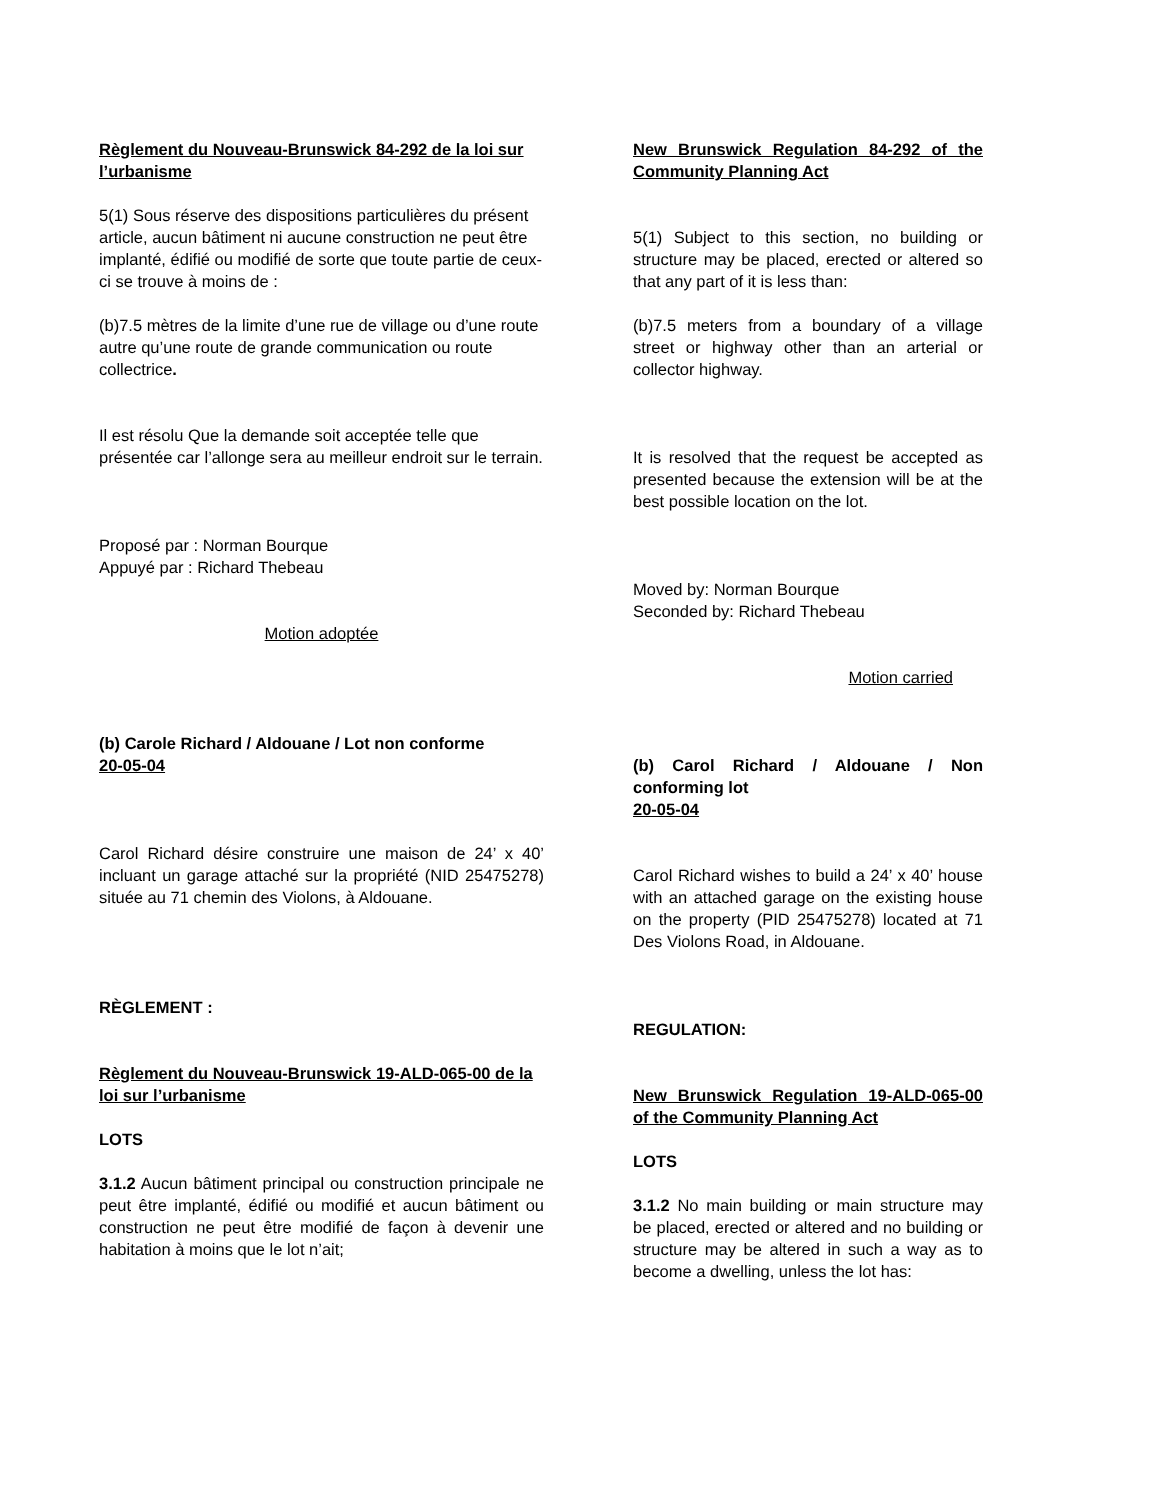Règlement du Nouveau-Brunswick 84-292 de la loi sur l’urbanisme
5(1) Sous réserve des dispositions particulières du présent article, aucun bâtiment ni aucune construction ne peut être implanté, édifié ou modifié de sorte que toute partie de ceux-ci se trouve à moins de :
(b)7.5 mètres de la limite d’une rue de village ou d’une route autre qu’une route de grande communication ou route collectrice.
Il est résolu Que la demande soit acceptée telle que présentée car l’allonge sera au meilleur endroit sur le terrain.
Proposé par : Norman Bourque
Appuyé par : Richard Thebeau
Motion adoptée
(b) Carole Richard / Aldouane / Lot non conforme
20-05-04
Carol Richard désire construire une maison de 24’ x 40’ incluant un garage attaché sur la propriété (NID 25475278) située au 71 chemin des Violons, à Aldouane.
RÈGLEMENT :
Règlement du Nouveau-Brunswick 19-ALD-065-00 de la loi sur l’urbanisme
LOTS
3.1.2 Aucun bâtiment principal ou construction principale ne peut être implanté, édifié ou modifié et aucun bâtiment ou construction ne peut être modifié de façon à devenir une habitation à moins que le lot n’ait;
New Brunswick Regulation 84-292 of the Community Planning Act
5(1) Subject to this section, no building or structure may be placed, erected or altered so that any part of it is less than:
(b)7.5 meters from a boundary of a village street or highway other than an arterial or collector highway.
It is resolved that the request be accepted as presented because the extension will be at the best possible location on the lot.
Moved by: Norman Bourque
Seconded by: Richard Thebeau
Motion carried
(b) Carol Richard / Aldouane / Non conforming lot
20-05-04
Carol Richard wishes to build a 24’ x 40’ house with an attached garage on the existing house on the property (PID 25475278) located at 71 Des Violons Road, in Aldouane.
REGULATION:
New Brunswick Regulation 19-ALD-065-00 of the Community Planning Act
LOTS
3.1.2 No main building or main structure may be placed, erected or altered and no building or structure may be altered in such a way as to become a dwelling, unless the lot has: